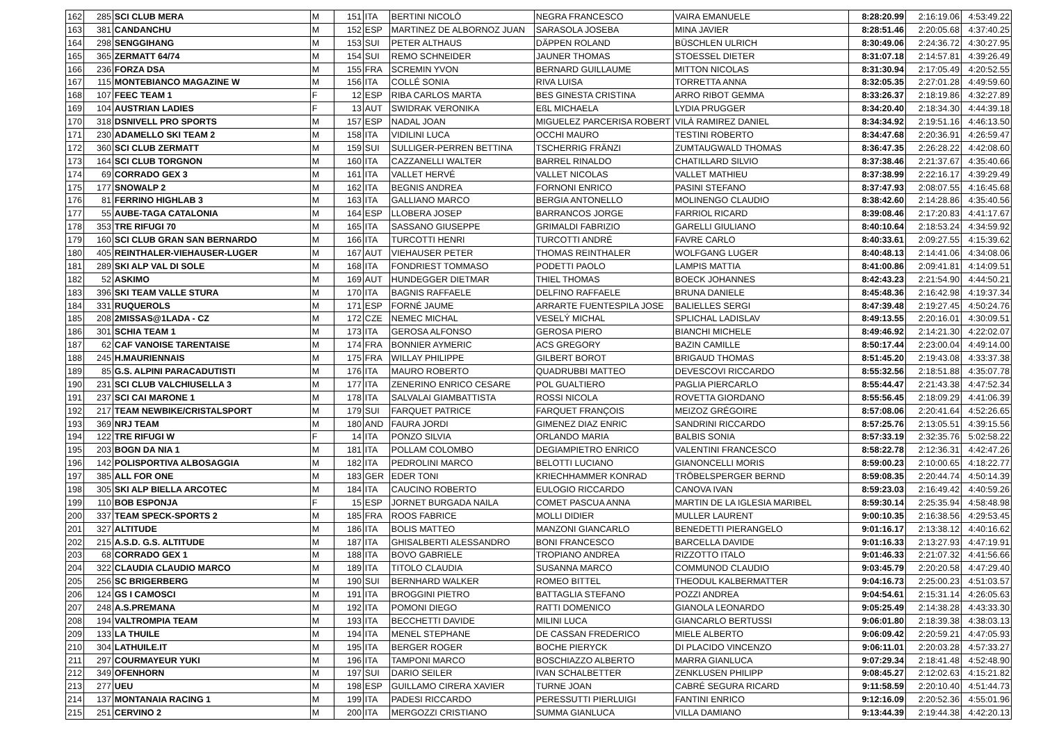| 162 | 285 | SCI CLUB MERA | M | 151 | ITA | BERTINI NICOLÒ | NEGRA FRANCESCO | VAIRA EMANUELE | 8:28:20.99 | 2:16:19.06 | 4:53:49.22 |
| 163 | 381 | CANDANCHU | M | 152 | ESP | MARTINEZ DE ALBORNOZ JUAN | SARASOLA JOSEBA | MINA JAVIER | 8:28:51.46 | 2:20:05.68 | 4:37:40.25 |
| 164 | 298 | SENGGIHANG | M | 153 | SUI | PETER ALTHAUS | DÄPPEN ROLAND | BÜSCHLEN ULRICH | 8:30:49.06 | 2:24:36.72 | 4:30:27.95 |
| 165 | 365 | ZERMATT 64/74 | M | 154 | SUI | REMO SCHNEIDER | JAUNER THOMAS | STOESSEL DIETER | 8:31:07.18 | 2:14:57.81 | 4:39:26.49 |
| 166 | 236 | FORZA DSA | M | 155 | FRA | SCREMIN YVON | BERNARD GUILLAUME | MITTON NICOLAS | 8:31:30.94 | 2:17:05.49 | 4:20:52.55 |
| 167 | 115 | MONTEBIANCO MAGAZINE W | M | 156 | ITA | COLLÉ SONIA | RIVA LUISA | TORRETTA ANNA | 8:32:05.35 | 2:27:01.28 | 4:49:59.60 |
| 168 | 107 | FEEC TEAM 1 | F | 12 | ESP | RIBA CARLOS MARTA | BES GINESTA CRISTINA | ARRO RIBOT GEMMA | 8:33:26.37 | 2:18:19.86 | 4:32:27.89 |
| 169 | 104 | AUSTRIAN LADIES | F | 13 | AUT | SWIDRAK VERONIKA | EßL MICHAELA | LYDIA PRUGGER | 8:34:20.40 | 2:18:34.30 | 4:44:39.18 |
| 170 | 318 | DSNIVELL PRO SPORTS | M | 157 | ESP | NADAL JOAN | MIGUELEZ PARCERISA ROBERT | VILÀ RAMIREZ DANIEL | 8:34:34.92 | 2:19:51.16 | 4:46:13.50 |
| 171 | 230 | ADAMELLO SKI TEAM 2 | M | 158 | ITA | VIDILINI LUCA | OCCHI MAURO | TESTINI ROBERTO | 8:34:47.68 | 2:20:36.91 | 4:26:59.47 |
| 172 | 360 | SCI CLUB ZERMATT | M | 159 | SUI | SULLIGER-PERREN BETTINA | TSCHERRIG FRÄNZI | ZUMTAUGWALD THOMAS | 8:36:47.35 | 2:26:28.22 | 4:42:08.60 |
| 173 | 164 | SCI CLUB TORGNON | M | 160 | ITA | CAZZANELLI WALTER | BARREL RINALDO | CHATILLARD SILVIO | 8:37:38.46 | 2:21:37.67 | 4:35:40.66 |
| 174 | 69 | CORRADO GEX 3 | M | 161 | ITA | VALLET HERVÉ | VALLET NICOLAS | VALLET MATHIEU | 8:37:38.99 | 2:22:16.17 | 4:39:29.49 |
| 175 | 177 | SNOWALP 2 | M | 162 | ITA | BEGNIS ANDREA | FORNONI ENRICO | PASINI STEFANO | 8:37:47.93 | 2:08:07.55 | 4:16:45.68 |
| 176 | 81 | FERRINO HIGHLAB 3 | M | 163 | ITA | GALLIANO MARCO | BERGIA ANTONELLO | MOLINENGO CLAUDIO | 8:38:42.60 | 2:14:28.86 | 4:35:40.56 |
| 177 | 55 | AUBE-TAGA CATALONIA | M | 164 | ESP | LLOBERA JOSEP | BARRANCOS JORGE | FARRIOL RICARD | 8:39:08.46 | 2:17:20.83 | 4:41:17.67 |
| 178 | 353 | TRE RIFUGI 70 | M | 165 | ITA | SASSANO GIUSEPPE | GRIMALDI FABRIZIO | GARELLI GIULIANO | 8:40:10.64 | 2:18:53.24 | 4:34:59.92 |
| 179 | 160 | SCI CLUB GRAN SAN BERNARDO | M | 166 | ITA | TURCOTTI HENRI | TURCOTTI ANDRÉ | FAVRE CARLO | 8:40:33.61 | 2:09:27.55 | 4:15:39.62 |
| 180 | 405 | REINTHALER-VIEHAUSER-LUGER | M | 167 | AUT | VIEHAUSER PETER | THOMAS REINTHALER | WOLFGANG LUGER | 8:40:48.13 | 2:14:41.06 | 4:34:08.06 |
| 181 | 289 | SKI ALP VAL DI SOLE | M | 168 | ITA | FONDRIEST TOMMASO | PODETTI PAOLO | LAMPIS MATTIA | 8:41:00.86 | 2:09:41.81 | 4:14:09.51 |
| 182 | 52 | ASKIMO | M | 169 | AUT | HUNDEGGER DIETMAR | THIEL THOMAS | BOECK JOHANNES | 8:42:43.23 | 2:21:54.90 | 4:44:50.21 |
| 183 | 396 | SKI TEAM VALLE STURA | M | 170 | ITA | BAGNIS RAFFAELE | DELFINO RAFFAELE | BRUNA DANIELE | 8:45:48.36 | 2:16:42.98 | 4:19:37.34 |
| 184 | 331 | RUQUEROLS | M | 171 | ESP | FORNÉ JAUME | ARRARTE FUENTESPILA JOSE | BALIELLES SERGI | 8:47:39.48 | 2:19:27.45 | 4:50:24.76 |
| 185 | 208 | 2MISSAS@1LADA - CZ | M | 172 | CZE | NEMEC MICHAL | VESELÝ MICHAL | SPLICHAL LADISLAV | 8:49:13.55 | 2:20:16.01 | 4:30:09.51 |
| 186 | 301 | SCHIA TEAM 1 | M | 173 | ITA | GEROSA ALFONSO | GEROSA PIERO | BIANCHI MICHELE | 8:49:46.92 | 2:14:21.30 | 4:22:02.07 |
| 187 | 62 | CAF VANOISE TARENTAISE | M | 174 | FRA | BONNIER AYMERIC | ACS GREGORY | BAZIN CAMILLE | 8:50:17.44 | 2:23:00.04 | 4:49:14.00 |
| 188 | 245 | H.MAURIENNAIS | M | 175 | FRA | WILLAY PHILIPPE | GILBERT BOROT | BRIGAUD THOMAS | 8:51:45.20 | 2:19:43.08 | 4:33:37.38 |
| 189 | 85 | G.S. ALPINI PARACADUTISTI | M | 176 | ITA | MAURO ROBERTO | QUADRUBBI MATTEO | DEVESCOVI RICCARDO | 8:55:32.56 | 2:18:51.88 | 4:35:07.78 |
| 190 | 231 | SCI CLUB VALCHIUSELLA 3 | M | 177 | ITA | ZENERINO ENRICO CESARE | POL GUALTIERO | PAGLIA PIERCARLO | 8:55:44.47 | 2:21:43.38 | 4:47:52.34 |
| 191 | 237 | SCI CAI MARONE 1 | M | 178 | ITA | SALVALAI GIAMBATTISTA | ROSSI NICOLA | ROVETTA GIORDANO | 8:55:56.45 | 2:18:09.29 | 4:41:06.39 |
| 192 | 217 | TEAM NEWBIKE/CRISTALSPORT | M | 179 | SUI | FARQUET PATRICE | FARQUET FRANÇOIS | MEIZOZ GRÉGOIRE | 8:57:08.06 | 2:20:41.64 | 4:52:26.65 |
| 193 | 369 | NRJ TEAM | M | 180 | AND | FAURA JORDI | GIMENEZ DIAZ ENRIC | SANDRINI RICCARDO | 8:57:25.76 | 2:13:05.51 | 4:39:15.56 |
| 194 | 122 | TRE RIFUGI W | F | 14 | ITA | PONZO SILVIA | ORLANDO MARIA | BALBIS SONIA | 8:57:33.19 | 2:32:35.76 | 5:02:58.22 |
| 195 | 203 | BOGN DA NIA 1 | M | 181 | ITA | POLLAM COLOMBO | DEGIAMPIETRO ENRICO | VALENTINI FRANCESCO | 8:58:22.78 | 2:12:36.31 | 4:42:47.26 |
| 196 | 142 | POLISPORTIVA ALBOSAGGIA | M | 182 | ITA | PEDROLINI MARCO | BELOTTI LUCIANO | GIANONCELLI MORIS | 8:59:00.23 | 2:10:00.65 | 4:18:22.77 |
| 197 | 385 | ALL FOR ONE | M | 183 | GER | EDER TONI | KRIECHHAMMER KONRAD | TRÖBELSPERGER BERND | 8:59:08.35 | 2:20:44.74 | 4:50:14.39 |
| 198 | 305 | SKI ALP BIELLA ARCOTEC | M | 184 | ITA | CAUCINO ROBERTO | EULOGIO RICCARDO | CANOVA IVAN | 8:59:23.03 | 2:16:49.42 | 4:40:59.26 |
| 199 | 110 | BOB ESPONJA | F | 15 | ESP | JORNET BURGADA NAILA | COMET PASCUA ANNA | MARTIN DE LA IGLESIA MARIBEL | 8:59:30.14 | 2:25:35.94 | 4:58:48.98 |
| 200 | 337 | TEAM SPECK-SPORTS 2 | M | 185 | FRA | ROOS FABRICE | MOLLI DIDIER | MULLER LAURENT | 9:00:10.35 | 2:16:38.56 | 4:29:53.45 |
| 201 | 327 | ALTITUDE | M | 186 | ITA | BOLIS MATTEO | MANZONI GIANCARLO | BENEDETTI PIERANGELO | 9:01:16.17 | 2:13:38.12 | 4:40:16.62 |
| 202 | 215 | A.S.D. G.S. ALTITUDE | M | 187 | ITA | GHISALBERTI ALESSANDRO | BONI FRANCESCO | BARCELLA DAVIDE | 9:01:16.33 | 2:13:27.93 | 4:47:19.91 |
| 203 | 68 | CORRADO GEX 1 | M | 188 | ITA | BOVO GABRIELE | TROPIANO ANDREA | RIZZOTTO ITALO | 9:01:46.33 | 2:21:07.32 | 4:41:56.66 |
| 204 | 322 | CLAUDIA CLAUDIO MARCO | M | 189 | ITA | TITOLO CLAUDIA | SUSANNA MARCO | COMMUNOD CLAUDIO | 9:03:45.79 | 2:20:20.58 | 4:47:29.40 |
| 205 | 256 | SC BRIGERBERG | M | 190 | SUI | BERNHARD WALKER | ROMEO BITTEL | THEODUL KALBERMATTER | 9:04:16.73 | 2:25:00.23 | 4:51:03.57 |
| 206 | 124 | GS I CAMOSCI | M | 191 | ITA | BROGGINI PIETRO | BATTAGLIA STEFANO | POZZI ANDREA | 9:04:54.61 | 2:15:31.14 | 4:26:05.63 |
| 207 | 248 | A.S.PREMANA | M | 192 | ITA | POMONI DIEGO | RATTI DOMENICO | GIANOLA LEONARDO | 9:05:25.49 | 2:14:38.28 | 4:43:33.30 |
| 208 | 194 | VALTROMPIA TEAM | M | 193 | ITA | BECCHETTI DAVIDE | MILINI LUCA | GIANCARLO BERTUSSI | 9:06:01.80 | 2:18:39.38 | 4:38:03.13 |
| 209 | 133 | LA THUILE | M | 194 | ITA | MENEL STEPHANE | DE CASSAN FREDERICO | MIELE ALBERTO | 9:06:09.42 | 2:20:59.21 | 4:47:05.93 |
| 210 | 304 | LATHUILE.IT | M | 195 | ITA | BERGER ROGER | BOCHE PIERYCK | DI PLACIDO VINCENZO | 9:06:11.01 | 2:20:03.28 | 4:57:33.27 |
| 211 | 297 | COURMAYEUR YUKI | M | 196 | ITA | TAMPONI MARCO | BOSCHIAZZO ALBERTO | MARRA GIANLUCA | 9:07:29.34 | 2:18:41.48 | 4:52:48.90 |
| 212 | 349 | OFENHORN | M | 197 | SUI | DARIO SEILER | IVAN SCHALBETTER | ZENKLUSEN PHILIPP | 9:08:45.27 | 2:12:02.63 | 4:15:21.82 |
| 213 | 277 | UEU | M | 198 | ESP | GUILLAMO CIRERA XAVIER | TURNE JOAN | CABRÉ SEGURA RICARD | 9:11:58.59 | 2:20:10.40 | 4:51:44.73 |
| 214 | 137 | MONTANAIA RACING 1 | M | 199 | ITA | PADESI RICCARDO | PERESSUTTI PIERLUIGI | FANTINI ENRICO | 9:12:16.09 | 2:20:52.36 | 4:55:01.96 |
| 215 | 251 | CERVINO 2 | M | 200 | ITA | MERGOZZI CRISTIANO | SUMMA GIANLUCA | VILLA DAMIANO | 9:13:44.39 | 2:19:44.38 | 4:42:20.13 |